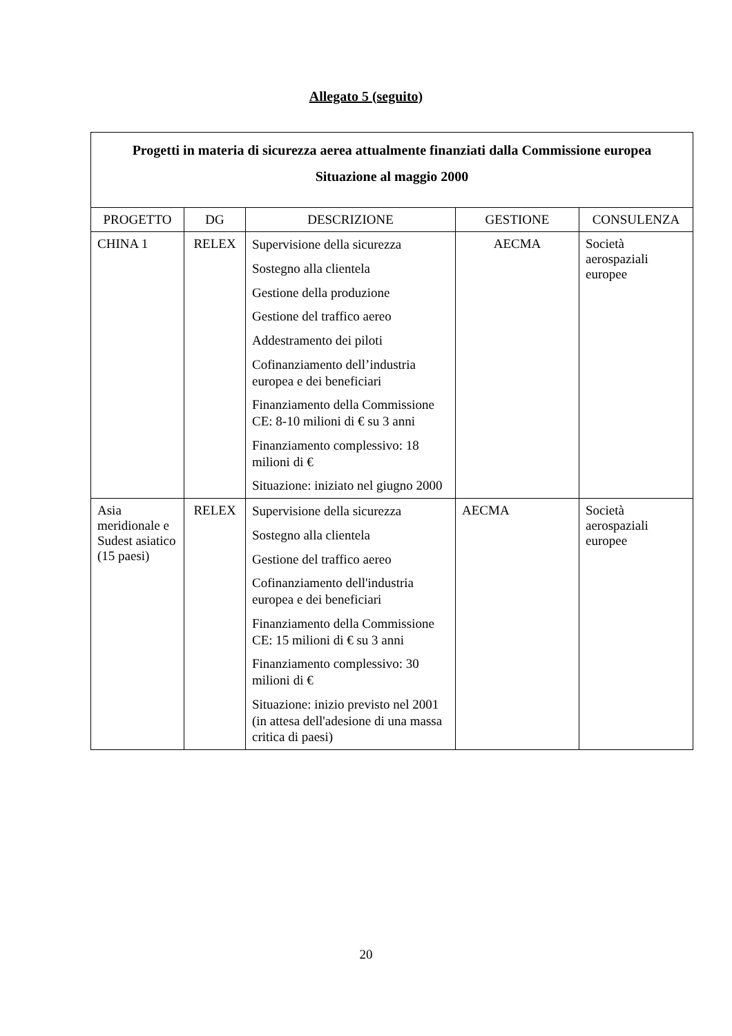Allegato 5 (seguito)
| Progetti in materia di sicurezza aerea attualmente finanziati dalla Commissione europea Situazione al maggio 2000 | | | | |
| PROGETTO | DG | DESCRIZIONE | GESTIONE | CONSULENZA |
| CHINA 1 | RELEX | Supervisione della sicurezza Sostegno alla clientela Gestione della produzione Gestione del traffico aereo Addestramento dei piloti Cofinanziamento dell’industria europea e dei beneficiari Finanziamento della Commissione CE: 8-10 milioni di € su 3 anni Finanziamento complessivo: 18 milioni di € Situazione: iniziato nel giugno 2000 | AECMA | Società aerospaziali europee |
| Asia meridionale e Sudest asiatico (15 paesi) | RELEX | Supervisione della sicurezza Sostegno alla clientela Gestione del traffico aereo Cofinanziamento dell'industria europea e dei beneficiari Finanziamento della Commissione CE: 15 milioni di € su 3 anni Finanziamento complessivo: 30 milioni di € Situazione: inizio previsto nel 2001 (in attesa dell'adesione di una massa critica di paesi) | AECMA | Società aerospaziali europee |
20